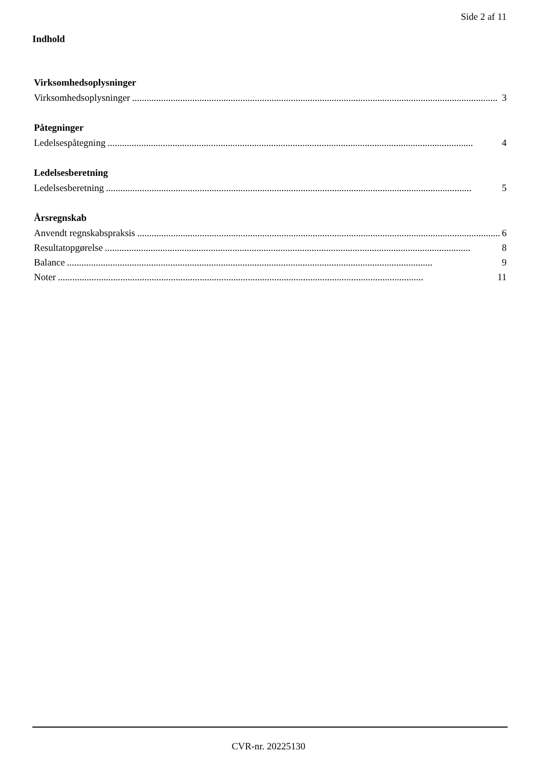Side 2 af 11
Indhold
Virksomhedsoplysninger
Virksomhedsoplysninger........................................................................................................................................................ 3
Påtegninger
Ledelsespåtegning........................................................................................................................................................ 4
Ledelsesberetning
Ledelsesberetning........................................................................................................................................................ 5
Årsregnskab
Anvendt regnskabspraksis........................................................................................................................................................ 6
Resultatopgørelse........................................................................................................................................................ 8
Balance........................................................................................................................................................ 9
Noter........................................................................................................................................................ 11
CVR-nr. 20225130